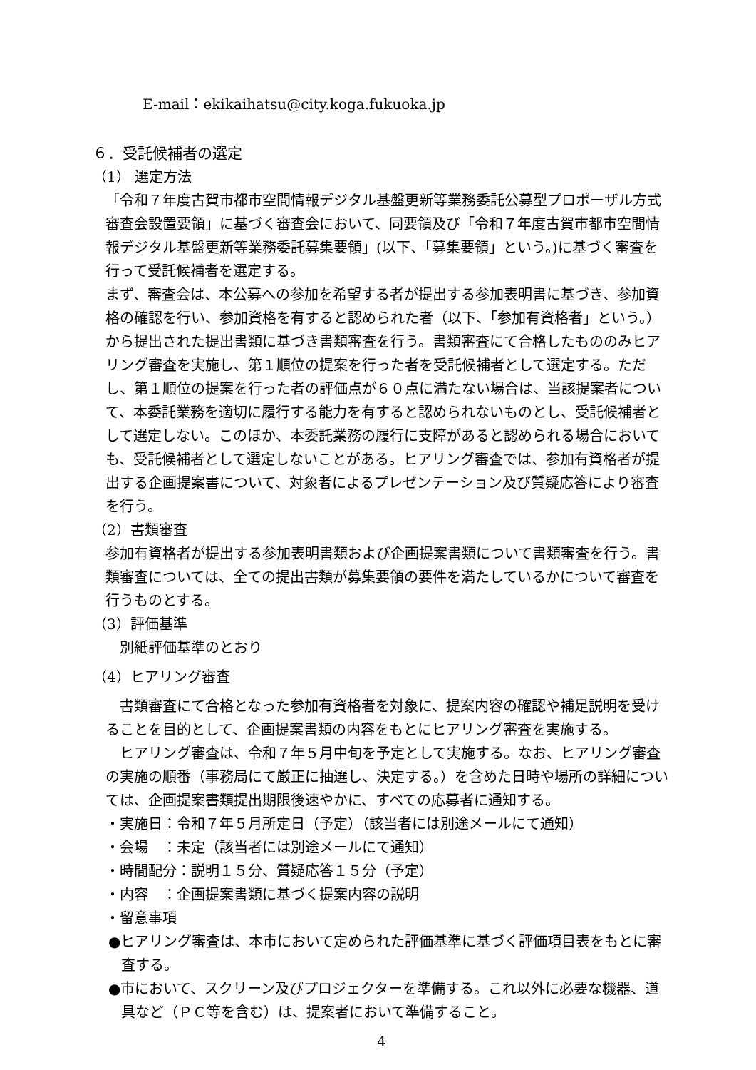E-mail：ekikaihatsu@city.koga.fukuoka.jp
６．受託候補者の選定
（1） 選定方法
「令和７年度古賀市都市空間情報デジタル基盤更新等業務委託公募型プロポーザル方式審査会設置要領」に基づく審査会において、同要領及び「令和７年度古賀市都市空間情報デジタル基盤更新等業務委託募集要領」(以下、「募集要領」という。)に基づく審査を行って受託候補者を選定する。
まず、審査会は、本公募への参加を希望する者が提出する参加表明書に基づき、参加資格の確認を行い、参加資格を有すると認められた者（以下、「参加有資格者」という。）から提出された提出書類に基づき書類審査を行う。書類審査にて合格したもののみヒアリング審査を実施し、第１順位の提案を行った者を受託候補者として選定する。ただし、第１順位の提案を行った者の評価点が６０点に満たない場合は、当該提案者について、本委託業務を適切に履行する能力を有すると認められないものとし、受託候補者として選定しない。このほか、本委託業務の履行に支障があると認められる場合においても、受託候補者として選定しないことがある。ヒアリング審査では、参加有資格者が提出する企画提案書について、対象者によるプレゼンテーション及び質疑応答により審査を行う。
（2）書類審査
参加有資格者が提出する参加表明書類および企画提案書類について書類審査を行う。書類審査については、全ての提出書類が募集要領の要件を満たしているかについて審査を行うものとする。
（3）評価基準
　別紙評価基準のとおり
（4）ヒアリング審査
　書類審査にて合格となった参加有資格者を対象に、提案内容の確認や補足説明を受けることを目的として、企画提案書類の内容をもとにヒアリング審査を実施する。
　ヒアリング審査は、令和７年５月中旬を予定として実施する。なお、ヒアリング審査の実施の順番（事務局にて厳正に抽選し、決定する。）を含めた日時や場所の詳細については、企画提案書類提出期限後速やかに、すべての応募者に通知する。
・実施日：令和７年５月所定日（予定）（該当者には別途メールにて通知）
・会場　：未定（該当者には別途メールにて通知）
・時間配分：説明１５分、質疑応答１５分（予定）
・内容　：企画提案書類に基づく提案内容の説明
・留意事項
●ヒアリング審査は、本市において定められた評価基準に基づく評価項目表をもとに審査する。
●市において、スクリーン及びプロジェクターを準備する。これ以外に必要な機器、道具など（ＰＣ等を含む）は、提案者において準備すること。
4